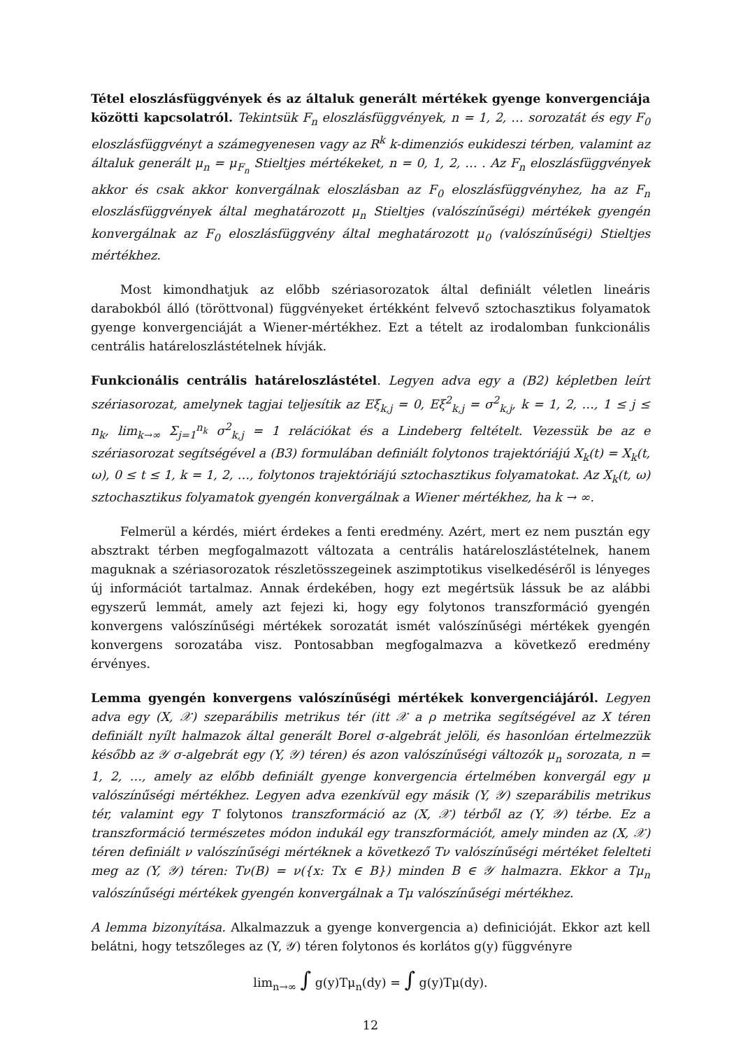Tétel eloszlásfüggvények és az általuk generált mértékek gyenge konvergenciája közötti kapcsolatról. Tekintsük F<sub>n</sub> eloszlásfüggvények, n = 1, 2, … sorozatát és egy F<sub>0</sub> eloszlásfüggvényt a számegyenesen vagy az R<sup>k</sup> k-dimenziós eukideszi térben, valamint az általuk generált μ<sub>n</sub> = μ<sub>F<sub>n</sub></sub> Stieltjes mértékeket, n = 0, 1, 2, … . Az F<sub>n</sub> eloszlásfüggvények akkor és csak akkor konvergálnak eloszlásban az F<sub>0</sub> eloszlásfüggvényhez, ha az F<sub>n</sub> eloszlásfüggvények által meghatározott μ<sub>n</sub> Stieltjes (valószínűségi) mértékek gyengén konvergálnak az F<sub>0</sub> eloszlásfüggvény által meghatározott μ<sub>0</sub> (valószínűségi) Stieltjes mértékhez.
Most kimondhatjuk az előbb szériasorozatok által definiált véletlen lineáris darabokból álló (töröttvonal) függvényeket értékként felvevő sztochasztikus folyamatok gyenge konvergenciáját a Wiener-mértékhez. Ezt a tételt az irodalomban funkcionális centrális határeloszlástételnek hívják.
Funkcionális centrális határeloszlástétel. Legyen adva egy a (B2) képletben leírt szériasorozat, amelynek tagjai teljesítik az Eξ<sub>k,j</sub> = 0, Eξ<sup>2</sup><sub>k,j</sub> = σ<sup>2</sup><sub>k,j</sub>, k = 1, 2, …, 1 ≤ j ≤ n<sub>k</sub>, lim<sub>k→∞</sub> Σ<sub>j=1</sub><sup>n<sub>k</sub></sup> σ<sup>2</sup><sub>k,j</sub> = 1 relációkat és a Lindeberg feltételt. Vezessük be az e szériasorozat segítségével a (B3) formulában definiált folytonos trajektóriájú X<sub>k</sub>(t) = X<sub>k</sub>(t, ω), 0 ≤ t ≤ 1, k = 1, 2, …, folytonos trajektóriájú sztochasztikus folyamatokat. Az X<sub>k</sub>(t, ω) sztochasztikus folyamatok gyengén konvergálnak a Wiener mértékhez, ha k → ∞.
Felmerül a kérdés, miért érdekes a fenti eredmény. Azért, mert ez nem pusztán egy absztrakt térben megfogalmazott változata a centrális határeloszlástételnek, hanem maguknak a szériasorozatok részletösszegeinek aszimptotikus viselkedéséről is lényeges új információt tartalmaz. Annak érdekében, hogy ezt megértsük lássuk be az alábbi egyszerű lemmát, amely azt fejezi ki, hogy egy folytonos transzformáció gyengén konvergens valószínűségi mértékek sorozatát ismét valószínűségi mértékek gyengén konvergens sorozatába visz. Pontosabban megfogalmazva a következő eredmény érvényes.
Lemma gyengén konvergens valószínűségi mértékek konvergenciájáról. Legyen adva egy (X, 𝒳) szeparábilis metrikus tér (itt 𝒳 a ρ metrika segítségével az X téren definiált nyílt halmazok által generált Borel σ-algebrát jelöli, és hasonlóan értelmezzük később az 𝒴 σ-algebrát egy (Y, 𝒴) téren) és azon valószínűségi változók μ<sub>n</sub> sorozata, n = 1, 2, …, amely az előbb definiált gyenge konvergencia értelmében konvergál egy μ valószínűségi mértékhez. Legyen adva ezenkívül egy másik (Y, 𝒴) szeparábilis metrikus tér, valamint egy T folytonos transzformáció az (X, 𝒳) térből az (Y, 𝒴) térbe. Ez a transzformáció természetes módon indukál egy transzformációt, amely minden az (X, 𝒳) téren definiált ν valószínűségi mértéknek a következő Tν valószínűségi mértéket felelteti meg az (Y, 𝒴) téren: Tν(B) = ν({x: Tx ∈ B}) minden B ∈ 𝒴 halmazra. Ekkor a Tμ<sub>n</sub> valószínűségi mértékek gyengén konvergálnak a Tμ valószínűségi mértékhez.
A lemma bizonyítása. Alkalmazzuk a gyenge konvergencia a) definicióját. Ekkor azt kell belátni, hogy tetszőleges az (Y, 𝒴) téren folytonos és korlátos g(y) függvényre
lim<sub>n→∞</sub> ∫ g(y)Tμ<sub>n</sub>(dy) = ∫ g(y)Tμ(dy).
12